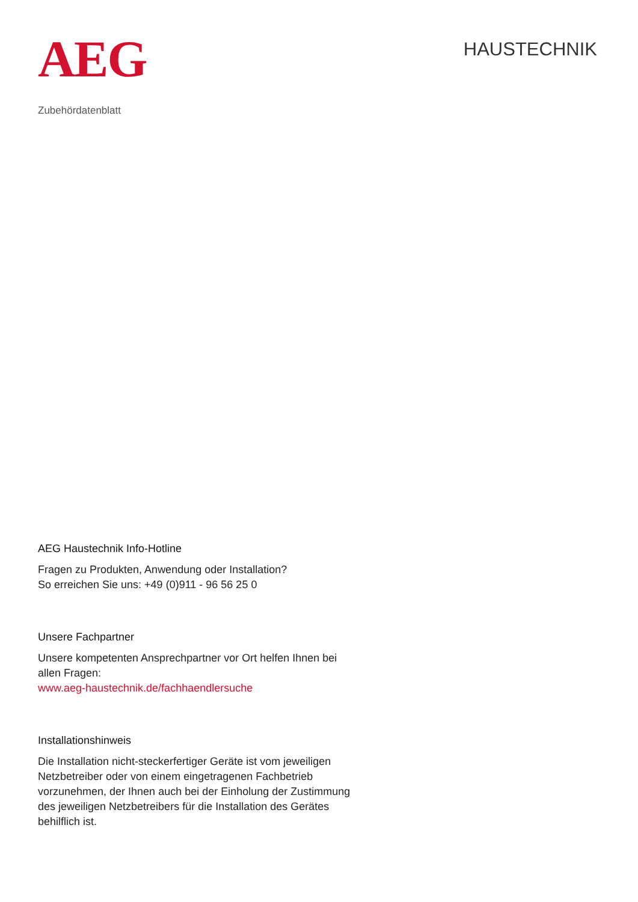AEG
HAUSTECHNIK
Zubehördatenblatt
AEG Haustechnik Info-Hotline
Fragen zu Produkten, Anwendung oder Installation?
So erreichen Sie uns: +49 (0)911 - 96 56 25 0
Unsere Fachpartner
Unsere kompetenten Ansprechpartner vor Ort helfen Ihnen bei allen Fragen:
www.aeg-haustechnik.de/fachhaendlersuche
Installationshinweis
Die Installation nicht-steckerfertiger Geräte ist vom jeweiligen Netzbetreiber oder von einem eingetragenen Fachbetrieb vorzunehmen, der Ihnen auch bei der Einholung der Zustimmung des jeweiligen Netzbetreibers für die Installation des Gerätes behilflich ist.